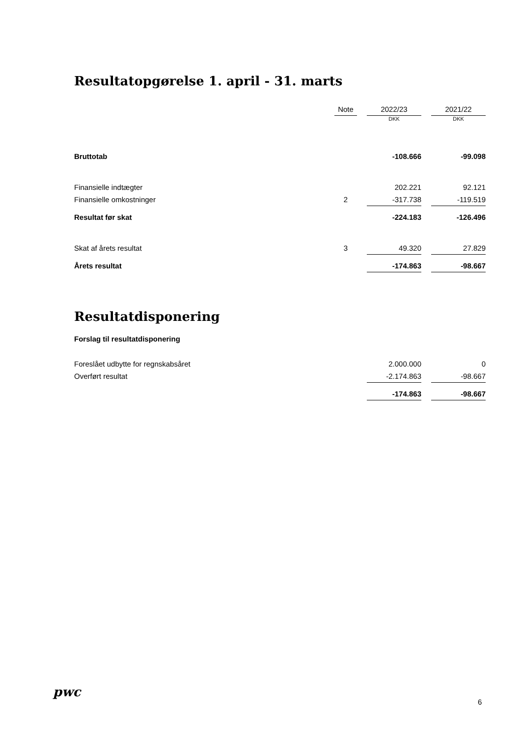Resultatopgørelse 1. april - 31. marts
| | Note | | 2022/23 | | 2021/22 |
| | | | DKK | | DKK |
| Bruttotab | | | -108.666 | | -99.098 |
| Finansielle indtægter | | | 202.221 | | 92.121 |
| Finansielle omkostninger | 2 | | -317.738 | | -119.519 |
| Resultat før skat | | | -224.183 | | -126.496 |
| Skat af årets resultat | 3 | | 49.320 | | 27.829 |
| Årets resultat | | | -174.863 | | -98.667 |
Resultatdisponering
Forslag til resultatdisponering
| Foreslået udbytte for regnskabsåret | | | 2.000.000 | | 0 |
| Overført resultat | | | -2.174.863 | | -98.667 |
| | | | -174.863 | | -98.667 |
pwc
6